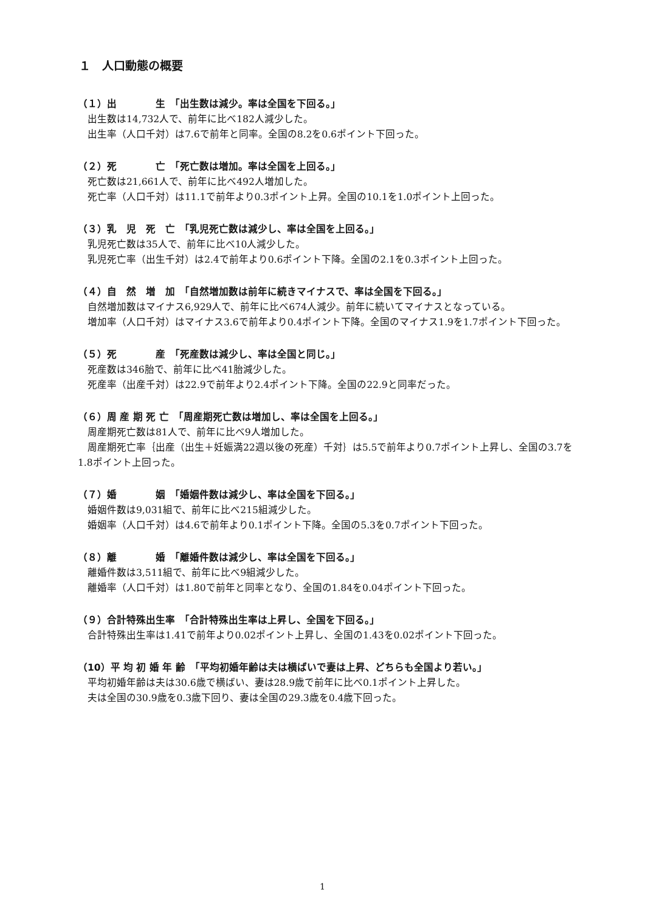１　人口動態の概要
（１）出　　　　生　「出生数は減少。率は全国を下回る。」
出生数は14,732人で、前年に比べ182人減少した。
出生率（人口千対）は7.6で前年と同率。全国の8.2を0.6ポイント下回った。
（２）死　　　　亡　「死亡数は増加。率は全国を上回る。」
死亡数は21,661人で、前年に比べ492人増加した。
死亡率（人口千対）は11.1で前年より0.3ポイント上昇。全国の10.1を1.0ポイント上回った。
（３）乳　児　死　亡　「乳児死亡数は減少し、率は全国を上回る。」
乳児死亡数は35人で、前年に比べ10人減少した。
乳児死亡率（出生千対）は2.4で前年より0.6ポイント下降。全国の2.1を0.3ポイント上回った。
（４）自　然　増　加　「自然増加数は前年に続きマイナスで、率は全国を下回る。」
自然増加数はマイナス6,929人で、前年に比べ674人減少。前年に続いてマイナスとなっている。
増加率（人口千対）はマイナス3.6で前年より0.4ポイント下降。全国のマイナス1.9を1.7ポイント下回った。
（５）死　　　　産　「死産数は減少し、率は全国と同じ。」
死産数は346胎で、前年に比べ41胎減少した。
死産率（出産千対）は22.9で前年より2.4ポイント下降。全国の22.9と同率だった。
（６）周 産 期 死 亡　「周産期死亡数は増加し、率は全国を上回る。」
周産期死亡数は81人で、前年に比べ9人増加した。
周産期死亡率｛出産（出生＋妊娠満22週以後の死産）千対｝は5.5で前年より0.7ポイント上昇し、全国の3.7を1.8ポイント上回った。
（７）婚　　　　姻　「婚姻件数は減少し、率は全国を下回る。」
婚姻件数は9,031組で、前年に比べ215組減少した。
婚姻率（人口千対）は4.6で前年より0.1ポイント下降。全国の5.3を0.7ポイント下回った。
（８）離　　　　婚　「離婚件数は減少し、率は全国を下回る。」
離婚件数は3,511組で、前年に比べ9組減少した。
離婚率（人口千対）は1.80で前年と同率となり、全国の1.84を0.04ポイント下回った。
（９）合計特殊出生率　「合計特殊出生率は上昇し、全国を下回る。」
合計特殊出生率は1.41で前年より0.02ポイント上昇し、全国の1.43を0.02ポイント下回った。
（10）平 均 初 婚 年 齢　「平均初婚年齢は夫は横ばいで妻は上昇、どちらも全国より若い。」
平均初婚年齢は夫は30.6歳で横ばい、妻は28.9歳で前年に比べ0.1ポイント上昇した。
夫は全国の30.9歳を0.3歳下回り、妻は全国の29.3歳を0.4歳下回った。
1